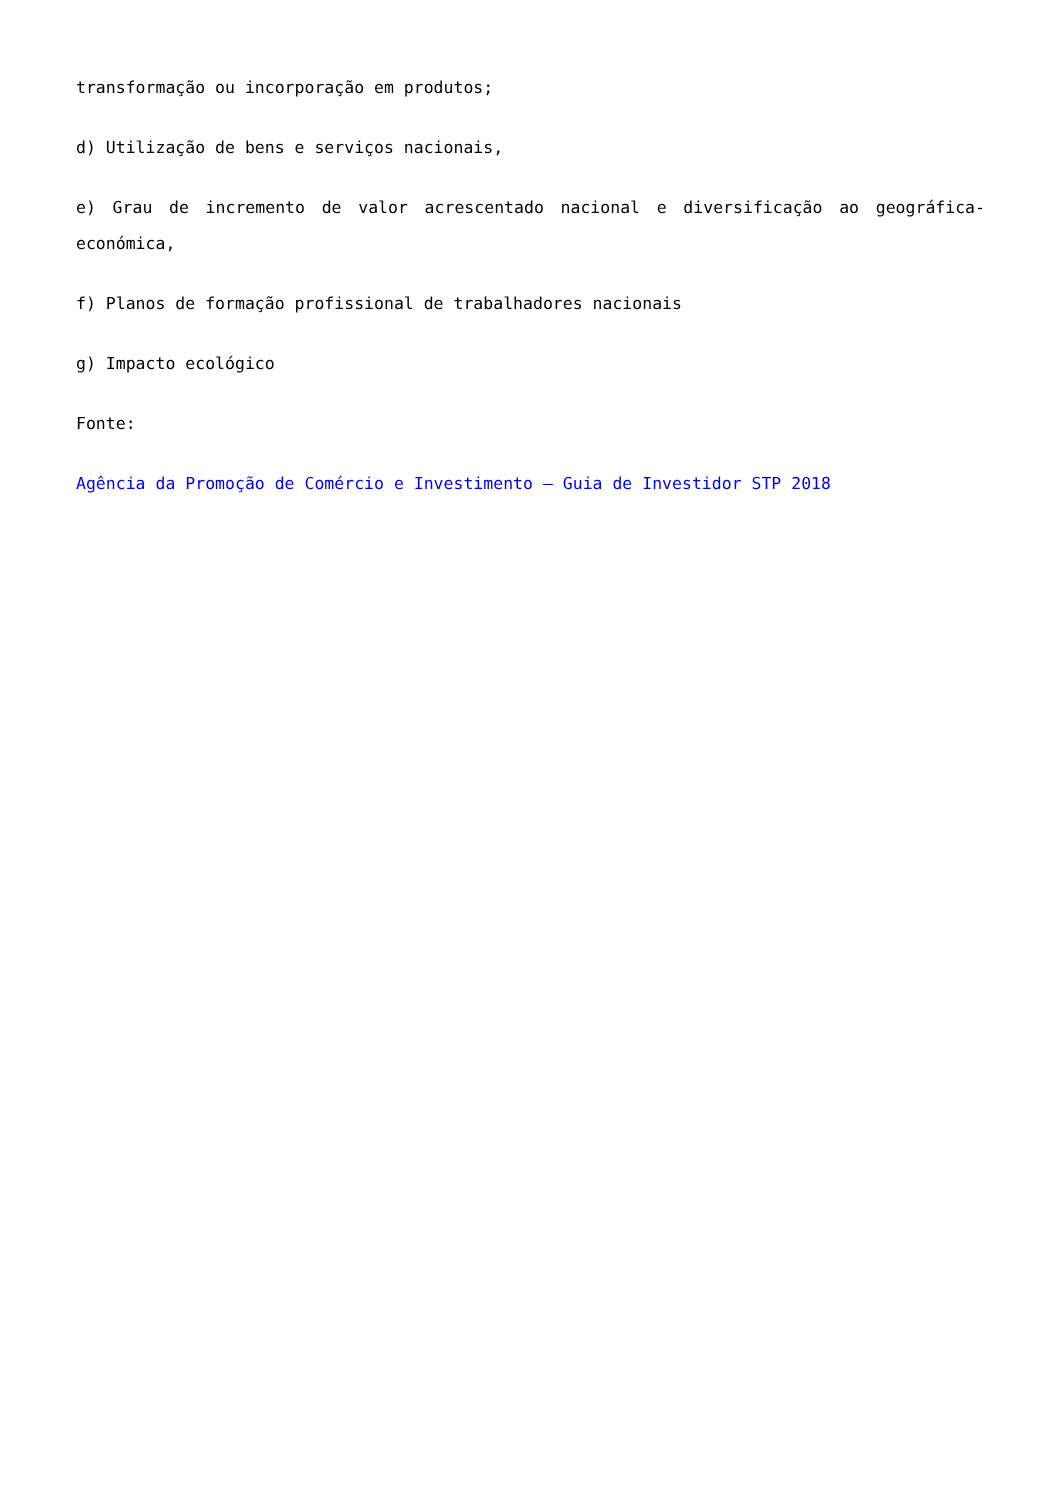transformação ou incorporação em produtos;
d) Utilização de bens e serviços nacionais,
e) Grau de incremento de valor acrescentado nacional e diversificação ao geográfica-económica,
f) Planos de formação profissional de trabalhadores nacionais
g) Impacto ecológico
Fonte:
Agência da Promoção de Comércio e Investimento – Guia de Investidor STP 2018